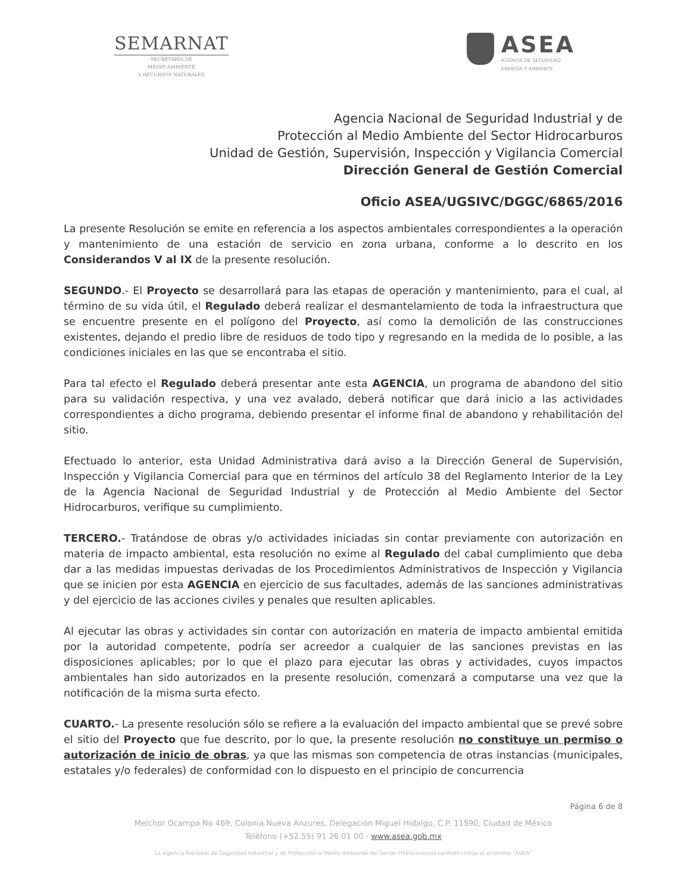SEMARNAT
SECRETARÍA DE
MEDIO AMBIENTE
Y RECURSOS NATURALES
ASEA
AGENCIA DE SEGURIDAD
ENERGÍA Y AMBIENTE
Agencia Nacional de Seguridad Industrial y de
Protección al Medio Ambiente del Sector Hidrocarburos
Unidad de Gestión, Supervisión, Inspección y Vigilancia Comercial
Dirección General de Gestión Comercial
Oficio ASEA/UGSIVC/DGGC/6865/2016
La presente Resolución se emite en referencia a los aspectos ambientales correspondientes a la operación y mantenimiento de una estación de servicio en zona urbana, conforme a lo descrito en los Considerandos V al IX de la presente resolución.
SEGUNDO.- El Proyecto se desarrollará para las etapas de operación y mantenimiento, para el cual, al término de su vida útil, el Regulado deberá realizar el desmantelamiento de toda la infraestructura que se encuentre presente en el polígono del Proyecto, así como la demolición de las construcciones existentes, dejando el predio libre de residuos de todo tipo y regresando en la medida de lo posible, a las condiciones iniciales en las que se encontraba el sitio.
Para tal efecto el Regulado deberá presentar ante esta AGENCIA, un programa de abandono del sitio para su validación respectiva, y una vez avalado, deberá notificar que dará inicio a las actividades correspondientes a dicho programa, debiendo presentar el informe final de abandono y rehabilitación del sitio.
Efectuado lo anterior, esta Unidad Administrativa dará aviso a la Dirección General de Supervisión, Inspección y Vigilancia Comercial para que en términos del artículo 38 del Reglamento Interior de la Ley de la Agencia Nacional de Seguridad Industrial y de Protección al Medio Ambiente del Sector Hidrocarburos, verifique su cumplimiento.
TERCERO.- Tratándose de obras y/o actividades iniciadas sin contar previamente con autorización en materia de impacto ambiental, esta resolución no exime al Regulado del cabal cumplimiento que deba dar a las medidas impuestas derivadas de los Procedimientos Administrativos de Inspección y Vigilancia que se inicien por esta AGENCIA en ejercicio de sus facultades, además de las sanciones administrativas y del ejercicio de las acciones civiles y penales que resulten aplicables.
Al ejecutar las obras y actividades sin contar con autorización en materia de impacto ambiental emitida por la autoridad competente, podría ser acreedor a cualquier de las sanciones previstas en las disposiciones aplicables; por lo que el plazo para ejecutar las obras y actividades, cuyos impactos ambientales han sido autorizados en la presente resolución, comenzará a computarse una vez que la notificación de la misma surta efecto.
CUARTO.- La presente resolución sólo se refiere a la evaluación del impacto ambiental que se prevé sobre el sitio del Proyecto que fue descrito, por lo que, la presente resolución no constituye un permiso o autorización de inicio de obras, ya que las mismas son competencia de otras instancias (municipales, estatales y/o federales) de conformidad con lo dispuesto en el principio de concurrencia
Página 6 de 8
Melchor Ocampo No 469, Colonia Nueva Anzures, Delegación Miguel Hidalgo, C.P. 11590, Ciudad de México
Teléfono (+52.55) 91 26 01 00 - www.asea.gob.mx
La Agencia Nacional de Seguridad Industrial y de Protección al Medio Ambiente del Sector Hidrocarburos también utiliza el acrónimo "ASEA"